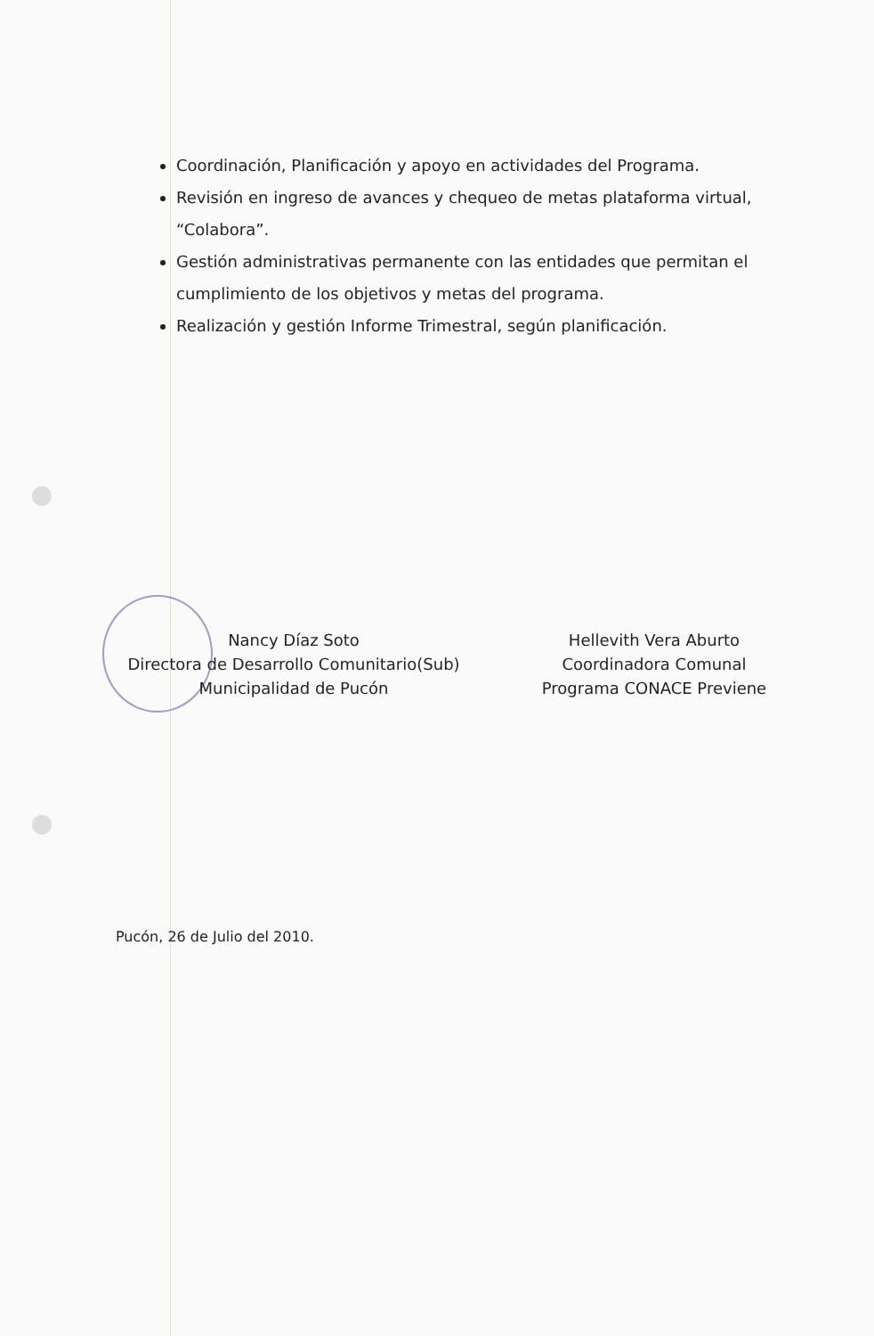Coordinación, Planificación y apoyo en actividades del Programa.
Revisión en ingreso de avances y chequeo de metas plataforma virtual, “Colabora”.
Gestión administrativas permanente con las entidades que permitan el cumplimiento de los objetivos y metas del programa.
Realización y gestión Informe Trimestral, según planificación.
Nancy Díaz Soto
Directora de Desarrollo Comunitario(Sub)
Municipalidad de Pucón
Hellevith Vera Aburto
Coordinadora Comunal
Programa CONACE Previene
Pucón, 26 de Julio del 2010.